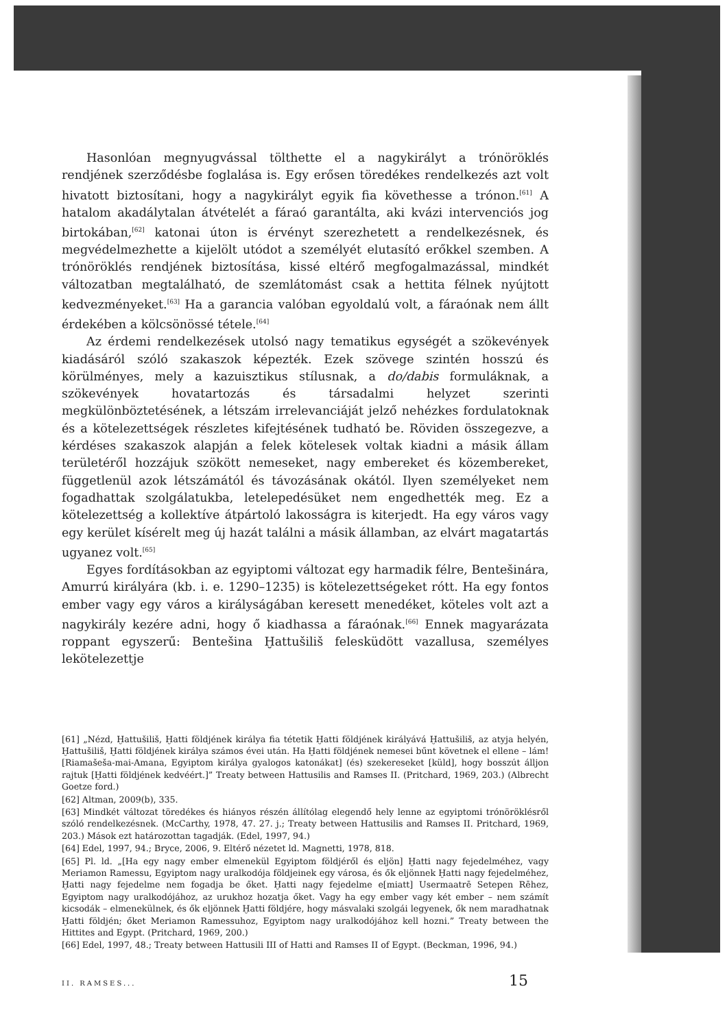Hasonlóan megnyugvással tölthette el a nagykirályt a trónöröklés rendjének szerződésbe foglalása is. Egy erősen töredékes rendelkezés azt volt hivatott biztosítani, hogy a nagykirályt egyik fia követhesse a trónon.<sup>[61]</sup> A hatalom akadálytalan átvételét a fáraó garantálta, aki kvázi intervenciós jog birtokában,<sup>[62]</sup> katonai úton is érvényt szerezhetett a rendelkezésnek, és megvédelmezhette a kijelölt utódot a személyét elutasító erőkkel szemben. A trónöröklés rendjének biztosítása, kissé eltérő megfogalmazással, mindkét változatban megtalálható, de szemlátomást csak a hettita félnek nyújtott kedvezményeket.<sup>[63]</sup> Ha a garancia valóban egyoldalú volt, a fáraónak nem állt érdekében a kölcsönössé tétele.<sup>[64]</sup>
Az érdemi rendelkezések utolsó nagy tematikus egységét a szökevények kiadásáról szóló szakaszok képezték. Ezek szövege szintén hosszú és körülményes, mely a kazuisztikus stílusnak, a do/dabis formuláknak, a szökevények hovatartozás és társadalmi helyzet szerinti megkülönböztetésének, a létszám irrelevanciáját jelző nehézkes fordulatoknak és a kötelezettségek részletes kifejtésének tudható be. Röviden összegezve, a kérdéses szakaszok alapján a felek kötelesek voltak kiadni a másik állam területéről hozzájuk szökött nemeseket, nagy embereket és közembereket, függetlenül azok létszámától és távozásának okától. Ilyen személyeket nem fogadhattak szolgálatukba, letelepedésüket nem engedhették meg. Ez a kötelezettség a kollektíve átpártoló lakosságra is kiterjedt. Ha egy város vagy egy kerület kísérelt meg új hazát találni a másik államban, az elvárt magatartás ugyanez volt.<sup>[65]</sup>
Egyes fordításokban az egyiptomi változat egy harmadik félre, Bentešinára, Amurrú királyára (kb. i. e. 1290–1235) is kötelezettségeket rótt. Ha egy fontos ember vagy egy város a királyságában keresett menedéket, köteles volt azt a nagykirály kezére adni, hogy ő kiadhassa a fáraónak.<sup>[66]</sup> Ennek magyarázata roppant egyszerű: Bentešina Ḫattušiliš felesküdött vazallusa, személyes lekötelezettje
[61] „Nézd, Ḫattušiliš, Ḫatti földjének királya fia tétetik Ḫatti földjének királyává Ḫattušiliš, az atyja helyén, Ḫattušiliš, Ḫatti földjének királya számos évei után. Ha Ḫatti földjének nemesei bűnt követnek el ellene – lám! [Riamašeša-mai-Amana, Egyiptom királya gyalogos katonákat] (és) szekereseket [küld], hogy bosszút álljon rajtuk [Ḫatti földjének kedvéért.]” Treaty between Hattusilis and Ramses II. (Pritchard, 1969, 203.) (Albrecht Goetze ford.)
[62] Altman, 2009(b), 335.
[63] Mindkét változat töredékes és hiányos részén állítólag elegendő hely lenne az egyiptomi trónöröklésről szóló rendelkezésnek. (McCarthy, 1978, 47. 27. j.; Treaty between Hattusilis and Ramses II. Pritchard, 1969, 203.) Mások ezt határozottan tagadják. (Edel, 1997, 94.)
[64] Edel, 1997, 94.; Bryce, 2006, 9. Eltérő nézetet ld. Magnetti, 1978, 818.
[65] Pl. ld. „[Ha egy nagy ember elmenekül Egyiptom földjéről és eljön] Ḫatti nagy fejedelméhez, vagy Meriamon Ramessu, Egyiptom nagy uralkodója földjeinek egy városa, és ők eljönnek Ḫatti nagy fejedelméhez, Ḫatti nagy fejedelme nem fogadja be őket. Ḫatti nagy fejedelme e[miatt] Usermaatrē Setepen Rēhez, Egyiptom nagy uralkodójához, az urukhoz hozatja őket. Vagy ha egy ember vagy két ember – nem számít kicsodák – elmenekülnek, és ők eljönnek Ḫatti földjére, hogy másvalaki szolgái legyenek, ők nem maradhatnak Ḫatti földjén; őket Meriamon Ramessuhoz, Egyiptom nagy uralkodójához kell hozni.” Treaty between the Hittites and Egypt. (Pritchard, 1969, 200.)
[66] Edel, 1997, 48.; Treaty between Hattusili III of Hatti and Ramses II of Egypt. (Beckman, 1996, 94.)
II. RAMSES... 15